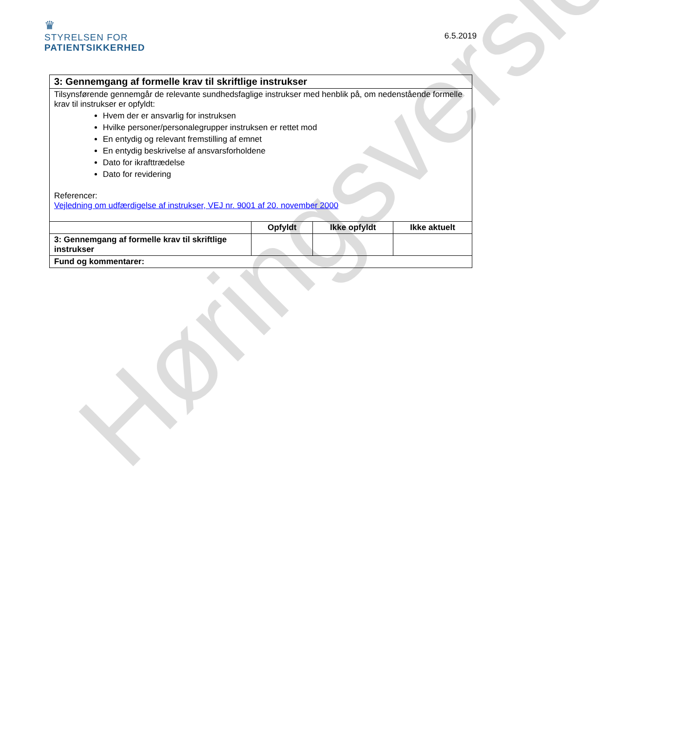♛
STYRELSEN FOR
PATIENTSIKKERHED
6.5.2019
| 3: Gennemgang af formelle krav til skriftlige instrukser | | | |
| Tilsynsførende gennemgår de relevante sundhedsfaglige instrukser med henblik på, om nedenstående formelle krav til instrukser er opfyldt: Hvem der er ansvarlig for instruksen Hvilke personer/personalegrupper instruksen er rettet mod En entydig og relevant fremstilling af emnet En entydig beskrivelse af ansvarsforholdene Dato for ikrafttrædelse Dato for revidering Referencer: Vejledning om udfærdigelse af instrukser, VEJ nr. 9001 af 20. november 2000 | | | |
| | Opfyldt | Ikke opfyldt | Ikke aktuelt |
| 3: Gennemgang af formelle krav til skriftlige instrukser | | | |
| Fund og kommentarer: | | | |
Høringsversion